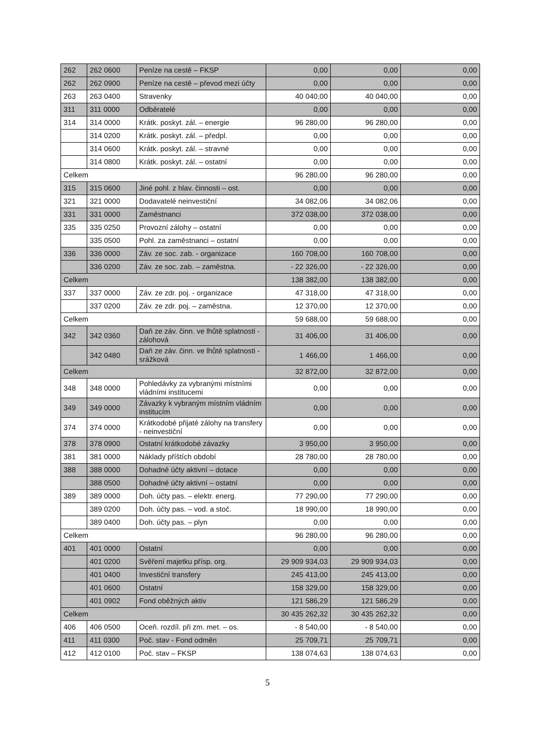| 262 | 262 0600 | Peníze na cestě – FKSP | 0,00 | 0,00 | 0,00 |
| 262 | 262 0900 | Peníze na cestě – převod mezi účty | 0,00 | 0,00 | 0,00 |
| 263 | 263 0400 | Stravenky | 40 040,00 | 40 040,00 | 0,00 |
| 311 | 311 0000 | Odběratelé | 0,00 | 0,00 | 0,00 |
| 314 | 314 0000 | Krátk. poskyt. zál. – energie | 96 280,00 | 96 280,00 | 0,00 |
| | 314 0200 | Krátk. poskyt. zál. – předpl. | 0,00 | 0,00 | 0,00 |
| | 314 0600 | Krátk. poskyt. zál. – stravné | 0,00 | 0,00 | 0,00 |
| | 314 0800 | Krátk. poskyt. zál. – ostatní | 0,00 | 0,00 | 0,00 |
| Celkem | | | 96 280,00 | 96 280,00 | 0,00 |
| 315 | 315 0600 | Jiné pohl. z hlav. činnosti – ost. | 0,00 | 0,00 | 0,00 |
| 321 | 321 0000 | Dodavatelé neinvestiční | 34 082,06 | 34 082,06 | 0,00 |
| 331 | 331 0000 | Zaměstnanci | 372 038,00 | 372 038,00 | 0,00 |
| 335 | 335 0250 | Provozní zálohy – ostatní | 0,00 | 0,00 | 0,00 |
| | 335 0500 | Pohl. za zaměstnanci – ostatní | 0,00 | 0,00 | 0,00 |
| 336 | 336 0000 | Záv. ze soc. zab. - organizace | 160 708,00 | 160 708,00 | 0,00 |
| | 336 0200 | Záv. ze soc. zab. – zaměstna. | - 22 326,00 | - 22 326,00 | 0,00 |
| Celkem | | | 138 382,00 | 138 382,00 | 0,00 |
| 337 | 337 0000 | Záv. ze zdr. poj. - organizace | 47 318,00 | 47 318,00 | 0,00 |
| | 337 0200 | Záv. ze zdr. poj. – zaměstna. | 12 370,00 | 12 370,00 | 0,00 |
| Celkem | | | 59 688,00 | 59 688,00 | 0,00 |
| 342 | 342 0360 | Daň ze záv. činn. ve lhůtě splatnosti - zálohová | 31 406,00 | 31 406,00 | 0,00 |
| | 342 0480 | Daň ze záv. činn. ve lhůtě splatnosti - srážková | 1 466,00 | 1 466,00 | 0,00 |
| Celkem | | | 32 872,00 | 32 872,00 | 0,00 |
| 348 | 348 0000 | Pohledávky za vybranými místními vládními institucemi | 0,00 | 0,00 | 0,00 |
| 349 | 349 0000 | Závazky k vybraným místním vládním institucím | 0,00 | 0,00 | 0,00 |
| 374 | 374 0000 | Krátkodobé přijaté zálohy na transfery - neinvestiční | 0,00 | 0,00 | 0,00 |
| 378 | 378 0900 | Ostatní krátkodobé závazky | 3 950,00 | 3 950,00 | 0,00 |
| 381 | 381 0000 | Náklady příštích období | 28 780,00 | 28 780,00 | 0,00 |
| 388 | 388 0000 | Dohadné účty aktivní – dotace | 0,00 | 0,00 | 0,00 |
| | 388 0500 | Dohadné účty aktivní – ostatní | 0,00 | 0,00 | 0,00 |
| 389 | 389 0000 | Doh. účty pas. – elektr. energ. | 77 290,00 | 77 290,00 | 0,00 |
| | 389 0200 | Doh. účty pas. – vod. a stoč. | 18 990,00 | 18 990,00 | 0,00 |
| | 389 0400 | Doh. účty pas. – plyn | 0,00 | 0,00 | 0,00 |
| Celkem | | | 96 280,00 | 96 280,00 | 0,00 |
| 401 | 401 0000 | Ostatní | 0,00 | 0,00 | 0,00 |
| | 401 0200 | Svěření majetku přísp. org. | 29 909 934,03 | 29 909 934,03 | 0,00 |
| | 401 0400 | Investiční transfery | 245 413,00 | 245 413,00 | 0,00 |
| | 401 0600 | Ostatní | 158 329,00 | 158 329,00 | 0,00 |
| | 401 0902 | Fond oběžných aktiv | 121 586,29 | 121 586,29 | 0,00 |
| Celkem | | | 30 435 262,32 | 30 435 262,32 | 0,00 |
| 406 | 406 0500 | Oceň. rozdíl. při zm. met. – os. | - 8 540,00 | - 8 540,00 | 0,00 |
| 411 | 411 0300 | Poč. stav - Fond odměn | 25 709,71 | 25 709,71 | 0,00 |
| 412 | 412 0100 | Poč. stav – FKSP | 138 074,63 | 138 074,63 | 0,00 |
5